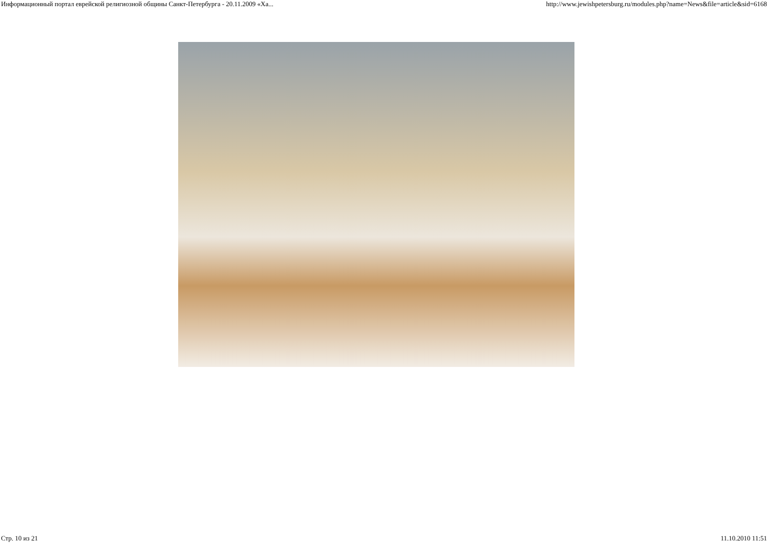Информационный портал еврейской религиозной общины Санкт-Петербурга - 20.11.2009 «Ха... http://www.jewishpetersburg.ru/modules.php?name=News&file=article&sid=6168
Стр. 10 из 21 11.10.2010 11:51